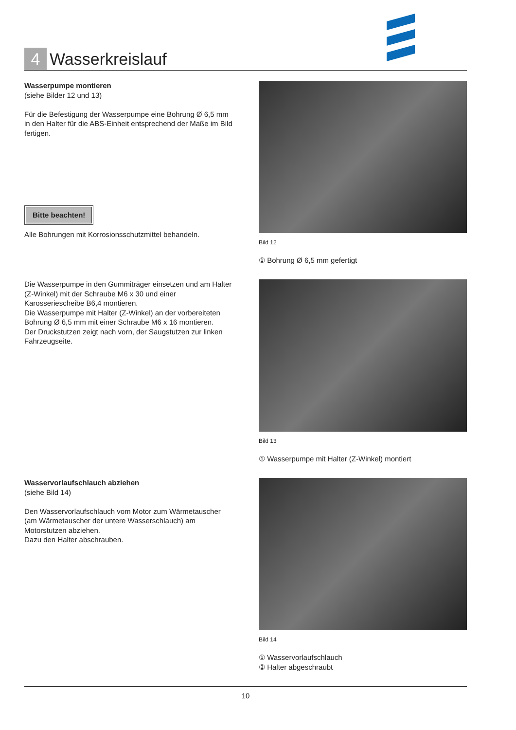4
Wasserkreislauf
Wasserpumpe montieren
(siehe Bilder 12 und 13)
Für die Befestigung der Wasserpumpe eine Bohrung Ø 6,5 mm in den Halter für die ABS-Einheit entsprechend der Maße im Bild fertigen.
Bitte beachten!
Alle Bohrungen mit Korrosionsschutzmittel behandeln.
Bild 12
① Bohrung Ø 6,5 mm gefertigt
Die Wasserpumpe in den Gummiträger einsetzen und am Halter (Z-Winkel) mit der Schraube M6 x 30 und einer Karosseriescheibe B6,4 montieren.
Die Wasserpumpe mit Halter (Z-Winkel) an der vorbereiteten Bohrung Ø 6,5 mm mit einer Schraube M6 x 16 montieren.
Der Druckstutzen zeigt nach vorn, der Saugstutzen zur linken Fahrzeugseite.
Bild 13
① Wasserpumpe mit Halter (Z-Winkel) montiert
Wasservorlaufschlauch abziehen
(siehe Bild 14)
Den Wasservorlaufschlauch vom Motor zum Wärmetauscher (am Wärmetauscher der untere Wasserschlauch) am Motorstutzen abziehen.
Dazu den Halter abschrauben.
Bild 14
① Wasservorlaufschlauch
② Halter abgeschraubt
10